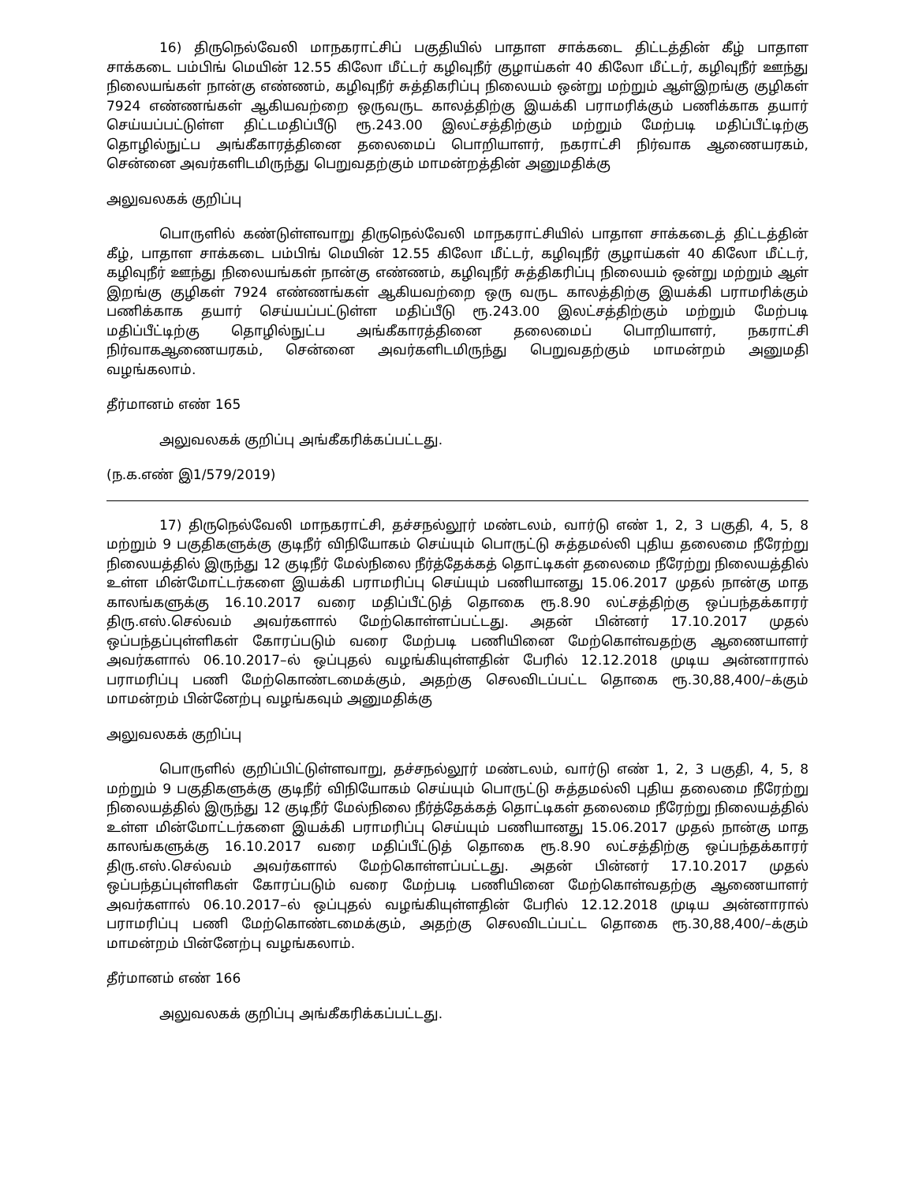16) திருநெல்வேலி மாநகராட்சிப் பகுதியில் பாதாள சாக்கடை திட்டத்தின் கீழ் பாதாள சாக்கடை பம்பிங் மெயின் 12.55 கிலோ மீட்டர் கழிவுநீர் குழாய்கள் 40 கிலோ மீட்டர், கழிவுநீர் ஊந்து நிலையங்கள் நான்கு எண்ணம், கழிவுநீர் சுத்திகரிப்பு நிலையம் ஒன்று மற்றும் ஆள்இறங்கு குழிகள் 7924 எண்ணங்கள் ஆகியவற்றை ஒருவருட காலத்திற்கு இயக்கி பராமரிக்கும் பணிக்காக தயார் செய்யப்பட்டுள்ள திட்டமதிப்பீடு ரூ.243.00 இலட்சத்திற்கும் மற்றும் மேற்படி மதிப்பீட்டிற்கு தொழில்நுட்ப அங்கீகாரத்தினை தலைமைப் பொறியாளர், நகராட்சி நிர்வாக ஆணையரகம், சென்னை அவர்களிடமிருந்து பெறுவதற்கும் மாமன்றத்தின் அனுமதிக்கு
அலுவலகக் குறிப்பு
பொருளில் கண்டுள்ளவாறு திருநெல்வேலி மாநகராட்சியில் பாதாள சாக்கடைத் திட்டத்தின் கீழ், பாதாள சாக்கடை பம்பிங் மெயின் 12.55 கிலோ மீட்டர், கழிவுநீர் குழாய்கள் 40 கிலோ மீட்டர், கழிவுநீர் ஊந்து நிலையங்கள் நான்கு எண்ணம், கழிவுநீர் சுத்திகரிப்பு நிலையம் ஒன்று மற்றும் ஆள் இறங்கு குழிகள் 7924 எண்ணங்கள் ஆகியவற்றை ஒரு வருட காலத்திற்கு இயக்கி பராமரிக்கும் பணிக்காக தயார் செய்யப்பட்டுள்ள மதிப்பீடு ரூ.243.00 இலட்சத்திற்கும் மற்றும் மேற்படி மதிப்பீட்டிற்கு தொழில்நுட்ப அங்கீகாரத்தினை தலைமைப் பொறியாளர், நகராட்சி நிர்வாகஆணையரகம், சென்னை அவர்களிடமிருந்து பெறுவதற்கும் மாமன்றம் அனுமதி வழங்கலாம்.
தீர்மானம் எண் 165
அலுவலகக் குறிப்பு அங்கீகரிக்கப்பட்டது.
(ந.க.எண் இ1/579/2019)
17) திருநெல்வேலி மாநகராட்சி, தச்சநல்லூர் மண்டலம், வார்டு எண் 1, 2, 3 பகுதி, 4, 5, 8 மற்றும் 9 பகுதிகளுக்கு குடிநீர் விநியோகம் செய்யும் பொருட்டு சுத்தமல்லி புதிய தலைமை நீரேற்று நிலையத்தில் இருந்து 12 குடிநீர் மேல்நிலை நீர்த்தேக்கத் தொட்டிகள் தலைமை நீரேற்று நிலையத்தில் உள்ள மின்மோட்டர்களை இயக்கி பராமரிப்பு செய்யும் பணியானது 15.06.2017 முதல் நான்கு மாத காலங்களுக்கு 16.10.2017 வரை மதிப்பீட்டுத் தொகை ரூ.8.90 லட்சத்திற்கு ஒப்பந்தக்காரர் திரு.எஸ்.செல்வம் அவர்களால் மேற்கொள்ளப்பட்டது. அதன் பின்னர் 17.10.2017 முதல் ஒப்பந்தப்புள்ளிகள் கோரப்படும் வரை மேற்படி பணியினை மேற்கொள்வதற்கு ஆணையாளர் அவர்களால் 06.10.2017–ல் ஒப்புதல் வழங்கியுள்ளதின் பேரில் 12.12.2018 முடிய அன்னாரால் பராமரிப்பு பணி மேற்கொண்டமைக்கும், அதற்கு செலவிடப்பட்ட தொகை ரூ.30,88,400/–க்கும் மாமன்றம் பின்னேற்பு வழங்கவும் அனுமதிக்கு
அலுவலகக் குறிப்பு
பொருளில் குறிப்பிட்டுள்ளவாறு, தச்சநல்லூர் மண்டலம், வார்டு எண் 1, 2, 3 பகுதி, 4, 5, 8 மற்றும் 9 பகுதிகளுக்கு குடிநீர் விநியோகம் செய்யும் பொருட்டு சுத்தமல்லி புதிய தலைமை நீரேற்று நிலையத்தில் இருந்து 12 குடிநீர் மேல்நிலை நீர்த்தேக்கத் தொட்டிகள் தலைமை நீரேற்று நிலையத்தில் உள்ள மின்மோட்டர்களை இயக்கி பராமரிப்பு செய்யும் பணியானது 15.06.2017 முதல் நான்கு மாத காலங்களுக்கு 16.10.2017 வரை மதிப்பீட்டுத் தொகை ரூ.8.90 லட்சத்திற்கு ஒப்பந்தக்காரர் திரு.எஸ்.செல்வம் அவர்களால் மேற்கொள்ளப்பட்டது. அதன் பின்னர் 17.10.2017 முதல் ஒப்பந்தப்புள்ளிகள் கோரப்படும் வரை மேற்படி பணியினை மேற்கொள்வதற்கு ஆணையாளர் அவர்களால் 06.10.2017–ல் ஒப்புதல் வழங்கியுள்ளதின் பேரில் 12.12.2018 முடிய அன்னாரால் பராமரிப்பு பணி மேற்கொண்டமைக்கும், அதற்கு செலவிடப்பட்ட தொகை ரூ.30,88,400/–க்கும் மாமன்றம் பின்னேற்பு வழங்கலாம்.
தீர்மானம் எண் 166
அலுவலகக் குறிப்பு அங்கீகரிக்கப்பட்டது.